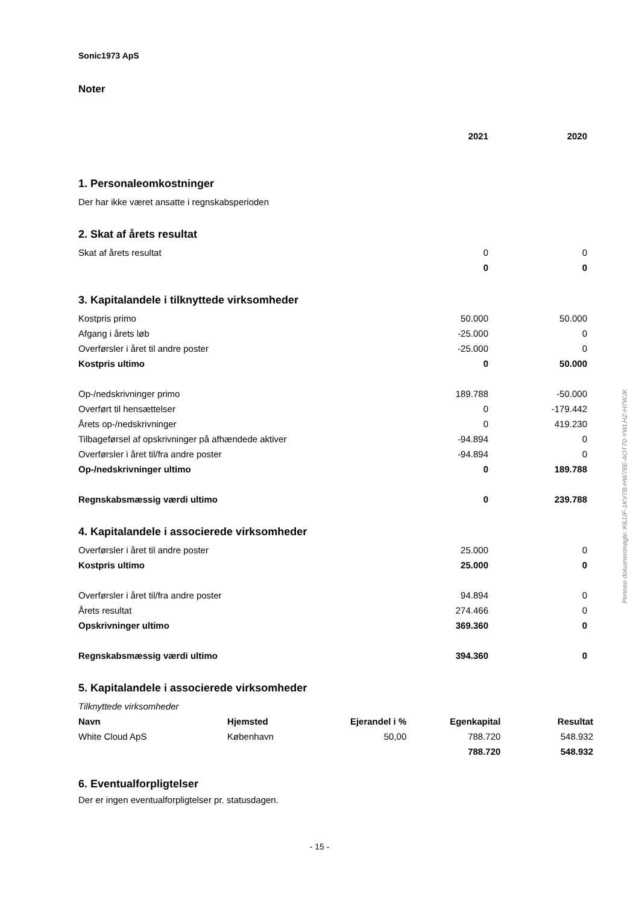Sonic1973 ApS
Noter
| | 2021 | 2020 |
| 1. Personaleomkostninger | | |
| Der har ikke været ansatte i regnskabsperioden | | |
| 2. Skat af årets resultat | | |
| Skat af årets resultat | 0 | 0 |
| | 0 | 0 |
| 3. Kapitalandele i tilknyttede virksomheder | | |
| Kostpris primo | 50.000 | 50.000 |
| Afgang i årets løb | -25.000 | 0 |
| Overførsler i året til andre poster | -25.000 | 0 |
| Kostpris ultimo | 0 | 50.000 |
| Op-/nedskrivninger primo | 189.788 | -50.000 |
| Overført til hensættelser | 0 | -179.442 |
| Årets op-/nedskrivninger | 0 | 419.230 |
| Tilbageførsel af opskrivninger på afhændede aktiver | -94.894 | 0 |
| Overførsler i året til/fra andre poster | -94.894 | 0 |
| Op-/nedskrivninger ultimo | 0 | 189.788 |
| Regnskabsmæssig værdi ultimo | 0 | 239.788 |
| 4. Kapitalandele i associerede virksomheder | | |
| Overførsler i året til andre poster | 25.000 | 0 |
| Kostpris ultimo | 25.000 | 0 |
| Overførsler i året til/fra andre poster | 94.894 | 0 |
| Årets resultat | 274.466 | 0 |
| Opskrivninger ultimo | 369.360 | 0 |
| Regnskabsmæssig værdi ultimo | 394.360 | 0 |
5. Kapitalandele i associerede virksomheder
Tilknyttede virksomheder
| Navn | Hjemsted | Ejerandel i % | Egenkapital | Resultat |
| White Cloud ApS | København | 50,00 | 788.720 | 548.932 |
| | | | 788.720 | 548.932 |
6. Eventualforpligtelser
Der er ingen eventualforpligtelser pr. statusdagen.
- 15 -
Penneo dokumentnøgle: K6JJF-1KV7B-HW78E-AOT70-YWLHZ-H7WJK